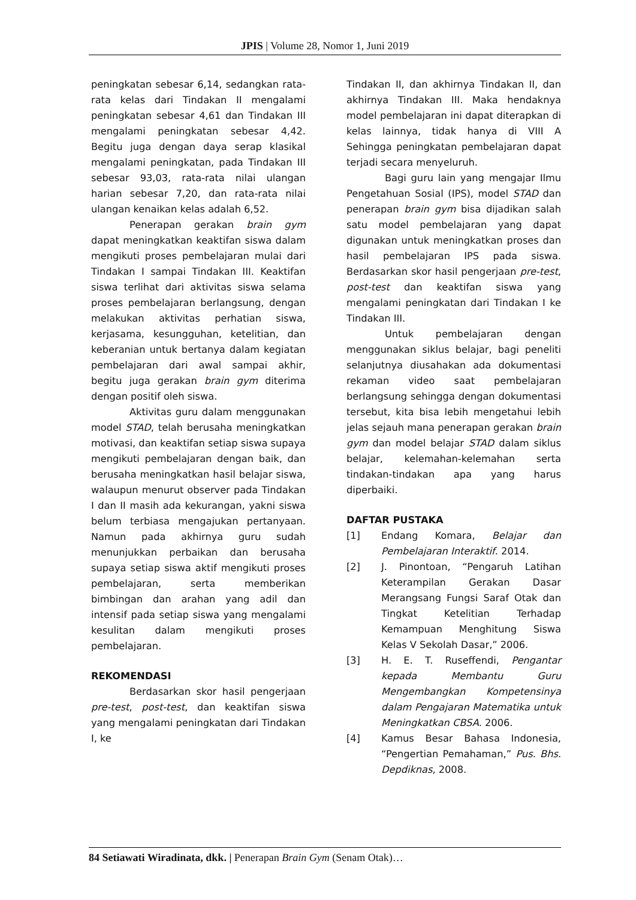JPIS | Volume 28, Nomor 1, Juni 2019
peningkatan sebesar 6,14, sedangkan rata-rata kelas dari Tindakan II mengalami peningkatan sebesar 4,61 dan Tindakan III mengalami peningkatan sebesar 4,42. Begitu juga dengan daya serap klasikal mengalami peningkatan, pada Tindakan III sebesar 93,03, rata-rata nilai ulangan harian sebesar 7,20, dan rata-rata nilai ulangan kenaikan kelas adalah 6,52.
Penerapan gerakan brain gym dapat meningkatkan keaktifan siswa dalam mengikuti proses pembelajaran mulai dari Tindakan I sampai Tindakan III. Keaktifan siswa terlihat dari aktivitas siswa selama proses pembelajaran berlangsung, dengan melakukan aktivitas perhatian siswa, kerjasama, kesungguhan, ketelitian, dan keberanian untuk bertanya dalam kegiatan pembelajaran dari awal sampai akhir, begitu juga gerakan brain gym diterima dengan positif oleh siswa.
Aktivitas guru dalam menggunakan model STAD, telah berusaha meningkatkan motivasi, dan keaktifan setiap siswa supaya mengikuti pembelajaran dengan baik, dan berusaha meningkatkan hasil belajar siswa, walaupun menurut observer pada Tindakan I dan II masih ada kekurangan, yakni siswa belum terbiasa mengajukan pertanyaan. Namun pada akhirnya guru sudah menunjukkan perbaikan dan berusaha supaya setiap siswa aktif mengikuti proses pembelajaran, serta memberikan bimbingan dan arahan yang adil dan intensif pada setiap siswa yang mengalami kesulitan dalam mengikuti proses pembelajaran.
REKOMENDASI
Berdasarkan skor hasil pengerjaan pre-test, post-test, dan keaktifan siswa yang mengalami peningkatan dari Tindakan I, ke
Tindakan II, dan akhirnya Tindakan II, dan akhirnya Tindakan III. Maka hendaknya model pembelajaran ini dapat diterapkan di kelas lainnya, tidak hanya di VIII A Sehingga peningkatan pembelajaran dapat terjadi secara menyeluruh.
Bagi guru lain yang mengajar Ilmu Pengetahuan Sosial (IPS), model STAD dan penerapan brain gym bisa dijadikan salah satu model pembelajaran yang dapat digunakan untuk meningkatkan proses dan hasil pembelajaran IPS pada siswa. Berdasarkan skor hasil pengerjaan pre-test, post-test dan keaktifan siswa yang mengalami peningkatan dari Tindakan I ke Tindakan III.
Untuk pembelajaran dengan menggunakan siklus belajar, bagi peneliti selanjutnya diusahakan ada dokumentasi rekaman video saat pembelajaran berlangsung sehingga dengan dokumentasi tersebut, kita bisa lebih mengetahui lebih jelas sejauh mana penerapan gerakan brain gym dan model belajar STAD dalam siklus belajar, kelemahan-kelemahan serta tindakan-tindakan apa yang harus diperbaiki.
DAFTAR PUSTAKA
[1] Endang Komara, Belajar dan Pembelajaran Interaktif. 2014.
[2] J. Pinontoan, “Pengaruh Latihan Keterampilan Gerakan Dasar Merangsang Fungsi Saraf Otak dan Tingkat Ketelitian Terhadap Kemampuan Menghitung Siswa Kelas V Sekolah Dasar,” 2006.
[3] H. E. T. Ruseffendi, Pengantar kepada Membantu Guru Mengembangkan Kompetensinya dalam Pengajaran Matematika untuk Meningkatkan CBSA. 2006.
[4] Kamus Besar Bahasa Indonesia, “Pengertian Pemahaman,” Pus. Bhs. Depdiknas, 2008.
84 Setiawati Wiradinata, dkk. | Penerapan Brain Gym (Senam Otak)…